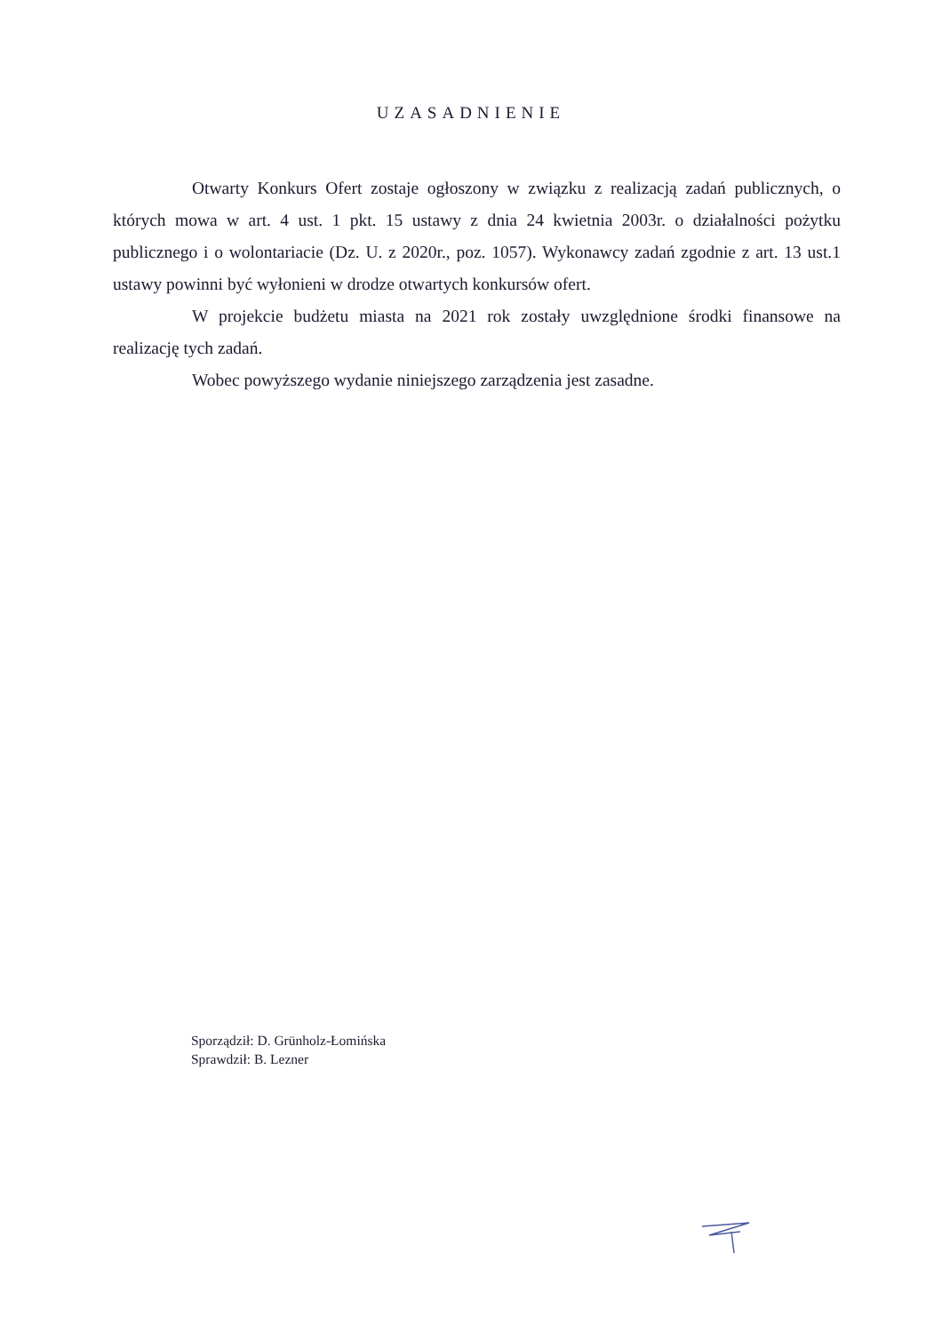UZASADNIENIE
Otwarty Konkurs Ofert zostaje ogłoszony w związku z realizacją zadań publicznych, o których mowa w art. 4 ust. 1 pkt. 15 ustawy z dnia 24 kwietnia 2003r. o działalności pożytku publicznego i o wolontariacie (Dz. U. z 2020r., poz. 1057). Wykonawcy zadań zgodnie z art. 13 ust.1 ustawy powinni być wyłonieni w drodze otwartych konkursów ofert.
W projekcie budżetu miasta na 2021 rok zostały uwzględnione środki finansowe na realizację tych zadań.
Wobec powyższego wydanie niniejszego zarządzenia jest zasadne.
Sporządził: D. Grünholz-Łomińska
Sprawdził: B. Lezner